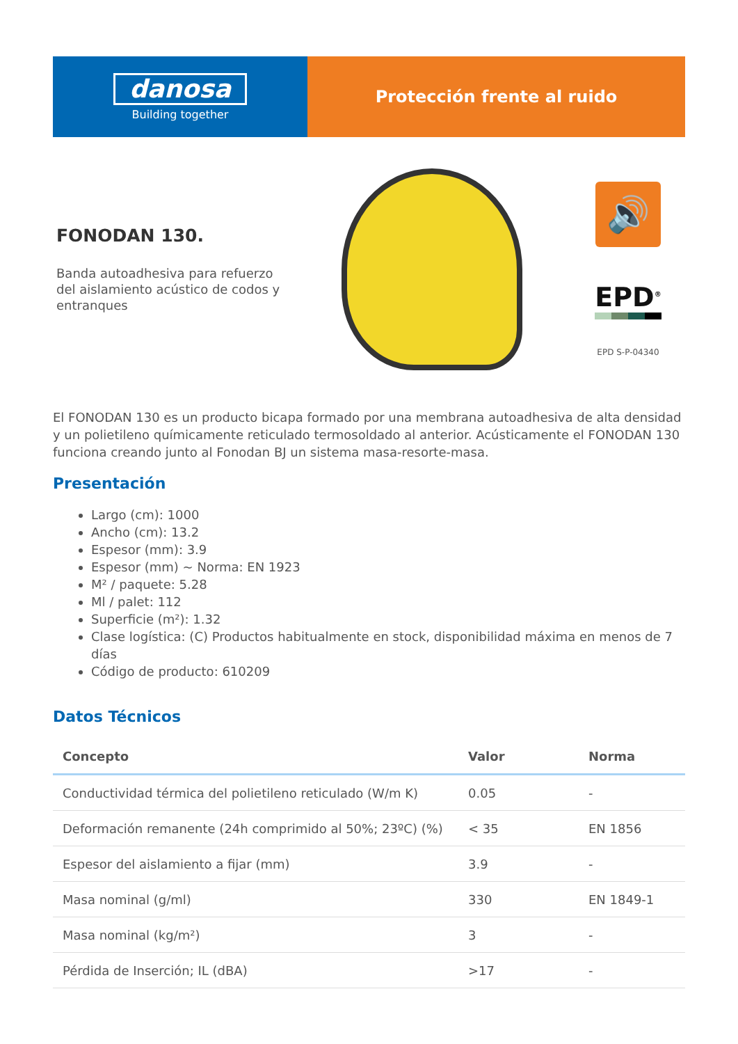danosa
Building together
Protección frente al ruido
FONODAN 130.
Banda autoadhesiva para refuerzo del aislamiento acústico de codos y entranques
🔊
EPD<sup>®</sup>
EPD S-P-04340
El FONODAN 130 es un producto bicapa formado por una membrana autoadhesiva de alta densidad y un polietileno químicamente reticulado termosoldado al anterior. Acústicamente el FONODAN 130 funciona creando junto al Fonodan BJ un sistema masa-resorte-masa.
Presentación
Largo (cm): 1000
Ancho (cm): 13.2
Espesor (mm): 3.9
Espesor (mm) ~ Norma: EN 1923
M² / paquete: 5.28
Ml / palet: 112
Superficie (m²): 1.32
Clase logística: (C) Productos habitualmente en stock, disponibilidad máxima en menos de 7 días
Código de producto: 610209
Datos Técnicos
| Concepto | Valor | Norma |
| --- | --- | --- |
| Conductividad térmica del polietileno reticulado (W/m K) | 0.05 | - |
| Deformación remanente (24h comprimido al 50%; 23ºC) (%) | < 35 | EN 1856 |
| Espesor del aislamiento a fijar (mm) | 3.9 | - |
| Masa nominal (g/ml) | 330 | EN 1849-1 |
| Masa nominal (kg/m²) | 3 | - |
| Pérdida de Inserción; IL (dBA) | >17 | - |